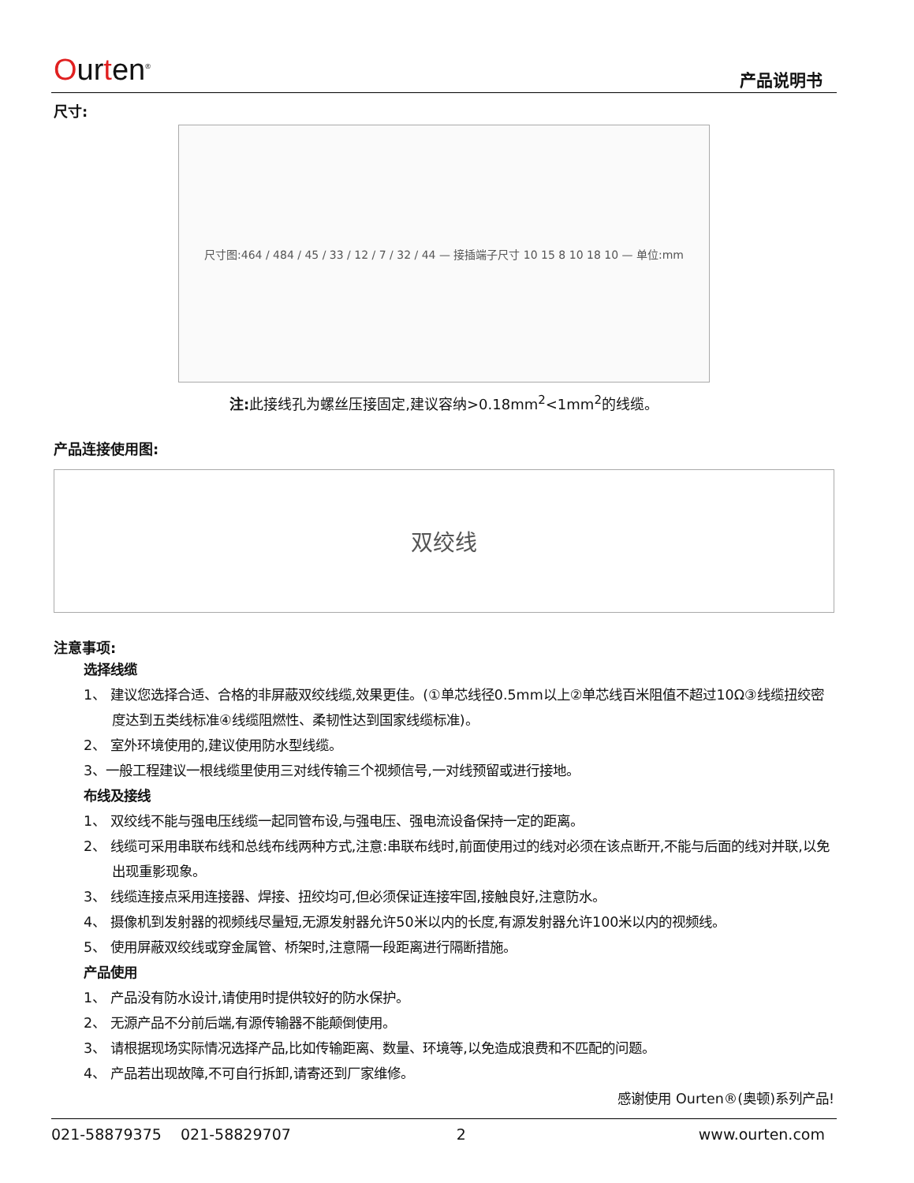Ourten<sup>®</sup> 产品说明书
尺寸:
尺寸图:464 / 484 / 45 / 33 / 12 / 7 / 32 / 44 — 接插端子尺寸 10 15 8 10 18 10 — 单位:mm
注: 此接线孔为螺丝压接固定,建议容纳>0.18mm<sup>2</sup><1mm<sup>2</sup>的线缆。
产品连接使用图:
双绞线
注意事项:
选择线缆
1、 建议您选择合适、合格的非屏蔽双绞线缆,效果更佳。(①单芯线径0.5mm以上②单芯线百米阻值不超过10Ω③线缆扭绞密度达到五类线标准④线缆阻燃性、柔韧性达到国家线缆标准)。
2、 室外环境使用的,建议使用防水型线缆。
3、一般工程建议一根线缆里使用三对线传输三个视频信号,一对线预留或进行接地。
布线及接线
1、 双绞线不能与强电压线缆一起同管布设,与强电压、强电流设备保持一定的距离。
2、 线缆可采用串联布线和总线布线两种方式,注意:串联布线时,前面使用过的线对必须在该点断开,不能与后面的线对并联,以免出现重影现象。
3、 线缆连接点采用连接器、焊接、扭绞均可,但必须保证连接牢固,接触良好,注意防水。
4、 摄像机到发射器的视频线尽量短,无源发射器允许50米以内的长度,有源发射器允许100米以内的视频线。
5、 使用屏蔽双绞线或穿金属管、桥架时,注意隔一段距离进行隔断措施。
产品使用
1、 产品没有防水设计,请使用时提供较好的防水保护。
2、 无源产品不分前后端,有源传输器不能颠倒使用。
3、 请根据现场实际情况选择产品,比如传输距离、数量、环境等,以免造成浪费和不匹配的问题。
4、 产品若出现故障,不可自行拆卸,请寄还到厂家维修。
感谢使用 Ourten®(奥顿)系列产品!
021-58879375 021-58829707 2 www.ourten.com